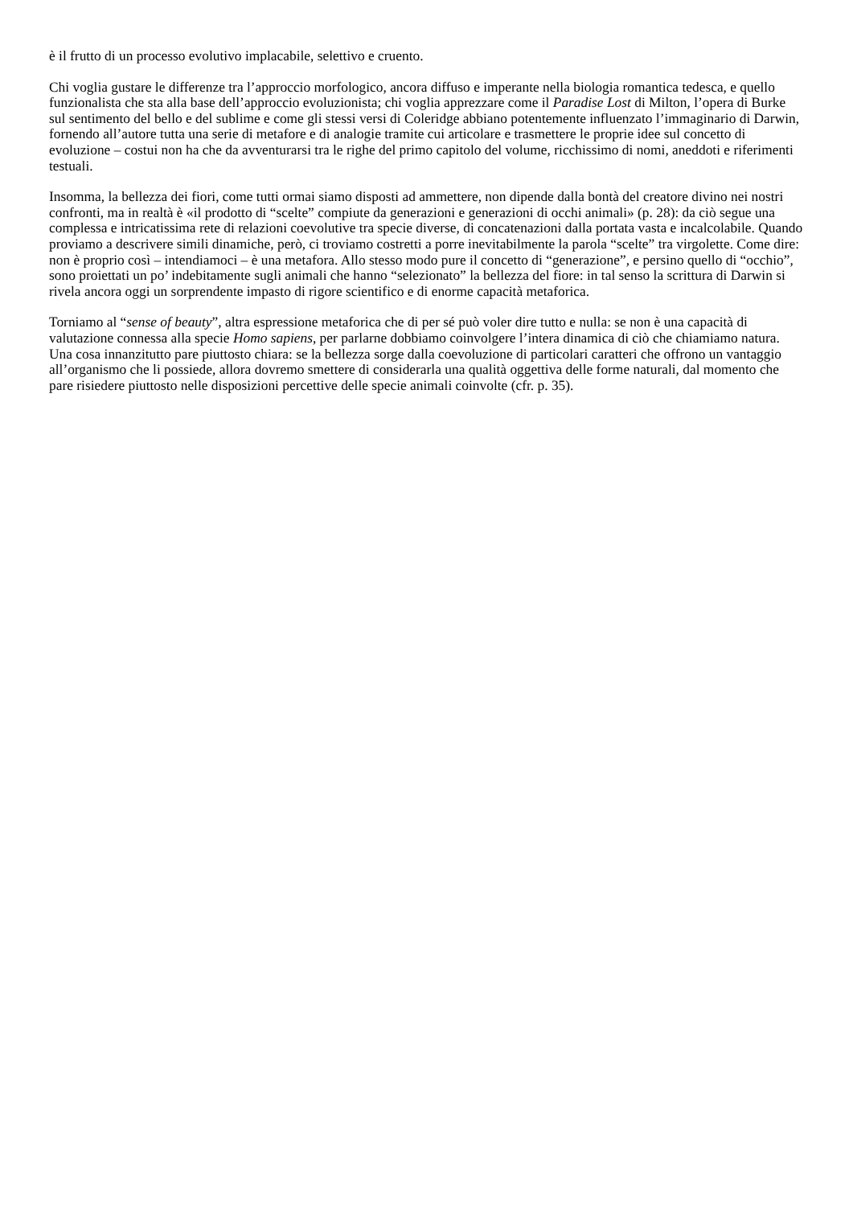è il frutto di un processo evolutivo implacabile, selettivo e cruento.
Chi voglia gustare le differenze tra l’approccio morfologico, ancora diffuso e imperante nella biologia romantica tedesca, e quello funzionalista che sta alla base dell’approccio evoluzionista; chi voglia apprezzare come il Paradise Lost di Milton, l’opera di Burke sul sentimento del bello e del sublime e come gli stessi versi di Coleridge abbiano potentemente influenzato l’immaginario di Darwin, fornendo all’autore tutta una serie di metafore e di analogie tramite cui articolare e trasmettere le proprie idee sul concetto di evoluzione – costui non ha che da avventurarsi tra le righe del primo capitolo del volume, ricchissimo di nomi, aneddoti e riferimenti testuali.
Insomma, la bellezza dei fiori, come tutti ormai siamo disposti ad ammettere, non dipende dalla bontà del creatore divino nei nostri confronti, ma in realtà è «il prodotto di “scelte” compiute da generazioni e generazioni di occhi animali» (p. 28): da ciò segue una complessa e intricatissima rete di relazioni coevolutive tra specie diverse, di concatenazioni dalla portata vasta e incalcolabile. Quando proviamo a descrivere simili dinamiche, però, ci troviamo costretti a porre inevitabilmente la parola “scelte” tra virgolette. Come dire: non è proprio così – intendiamoci – è una metafora. Allo stesso modo pure il concetto di “generazione”, e persino quello di “occhio”, sono proiettati un po’ indebitamente sugli animali che hanno “selezionato” la bellezza del fiore: in tal senso la scrittura di Darwin si rivela ancora oggi un sorprendente impasto di rigore scientifico e di enorme capacità metaforica.
Torniamo al “sense of beauty”, altra espressione metaforica che di per sé può voler dire tutto e nulla: se non è una capacità di valutazione connessa alla specie Homo sapiens, per parlarne dobbiamo coinvolgere l’intera dinamica di ciò che chiamiamo natura. Una cosa innanzitutto pare piuttosto chiara: se la bellezza sorge dalla coevoluzione di particolari caratteri che offrono un vantaggio all’organismo che li possiede, allora dovremo smettere di considerarla una qualità oggettiva delle forme naturali, dal momento che pare risiedere piuttosto nelle disposizioni percettive delle specie animali coinvolte (cfr. p. 35).